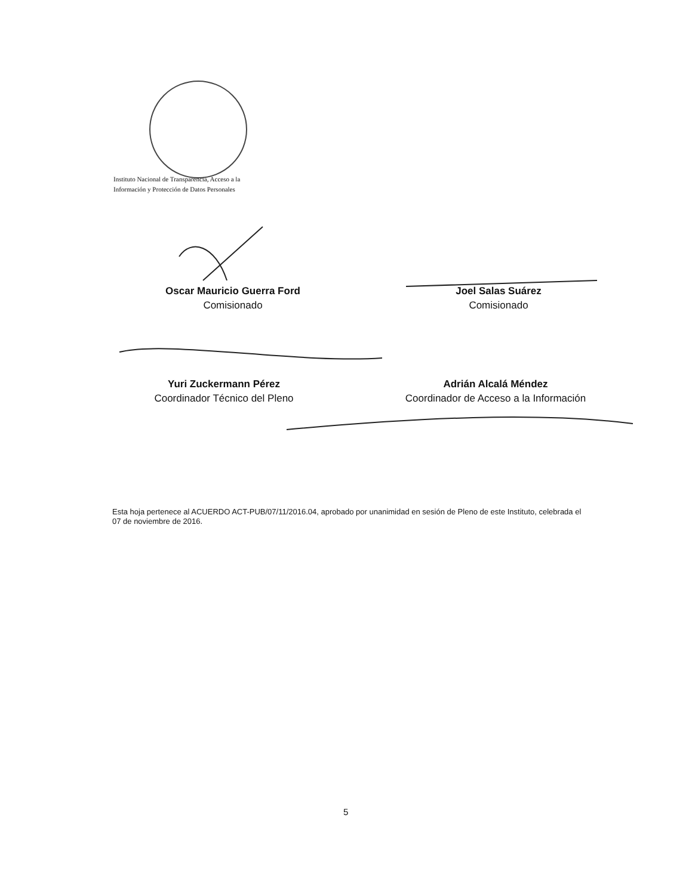Instituto Nacional de Transparencia, Acceso a la
Información y Protección de Datos Personales
Oscar Mauricio Guerra Ford
Comisionado
Joel Salas Suárez
Comisionado
Yuri Zuckermann Pérez
Coordinador Técnico del Pleno
Adrián Alcalá Méndez
Coordinador de Acceso a la Información
Esta hoja pertenece al ACUERDO ACT-PUB/07/11/2016.04, aprobado por unanimidad en sesión de Pleno de este Instituto, celebrada el 07 de noviembre de 2016.
5